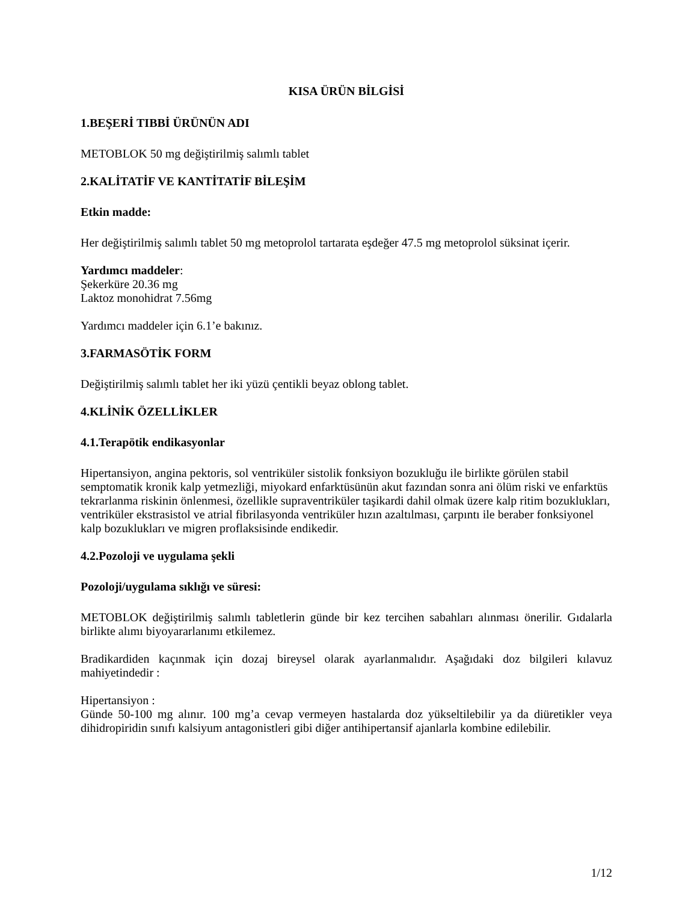KISA ÜRÜN BİLGİSİ
1.BEŞERİ TIBBİ ÜRÜNÜN ADI
METOBLOK 50 mg değiştirilmiş salımlı tablet
2.KALİTATİF VE KANTİTATİF BİLEŞİM
Etkin madde:
Her değiştirilmiş salımlı tablet 50 mg metoprolol tartarata eşdeğer 47.5 mg metoprolol süksinat içerir.
Yardımcı maddeler:
Şekerküre 20.36 mg
Laktoz monohidrat 7.56mg
Yardımcı maddeler için 6.1’e bakınız.
3.FARMASÖTİK FORM
Değiştirilmiş salımlı tablet her iki yüzü çentikli beyaz oblong tablet.
4.KLİNİK ÖZELLİKLER
4.1.Terapötik endikasyonlar
Hipertansiyon, angina pektoris, sol ventriküler sistolik fonksiyon bozukluğu ile birlikte görülen stabil semptomatik kronik kalp yetmezliği, miyokard enfarktüsünün akut fazından sonra ani ölüm riski ve enfarktüs tekrarlanma riskinin önlenmesi, özellikle supraventriküler taşikardi dahil olmak üzere kalp ritim bozuklukları, ventriküler ekstrasistol ve atrial fibrilasyonda ventriküler hızın azaltılması, çarpıntı ile beraber fonksiyonel kalp bozuklukları ve migren proflaksisinde endikedir.
4.2.Pozoloji ve uygulama şekli
Pozoloji/uygulama sıklığı ve süresi:
METOBLOK değiştirilmiş salımlı tabletlerin günde bir kez tercihen sabahları alınması önerilir. Gıdalarla birlikte alımı biyoyararlanımı etkilemez.
Bradikardiden kaçınmak için dozaj bireysel olarak ayarlanmalıdır. Aşağıdaki doz bilgileri kılavuz mahiyetindedir :
Hipertansiyon :
Günde 50-100 mg alınır. 100 mg’a cevap vermeyen hastalarda doz yükseltilebilir ya da diüretikler veya dihidropiridin sınıfı kalsiyum antagonistleri gibi diğer antihipertansif ajanlarla kombine edilebilir.
1/12